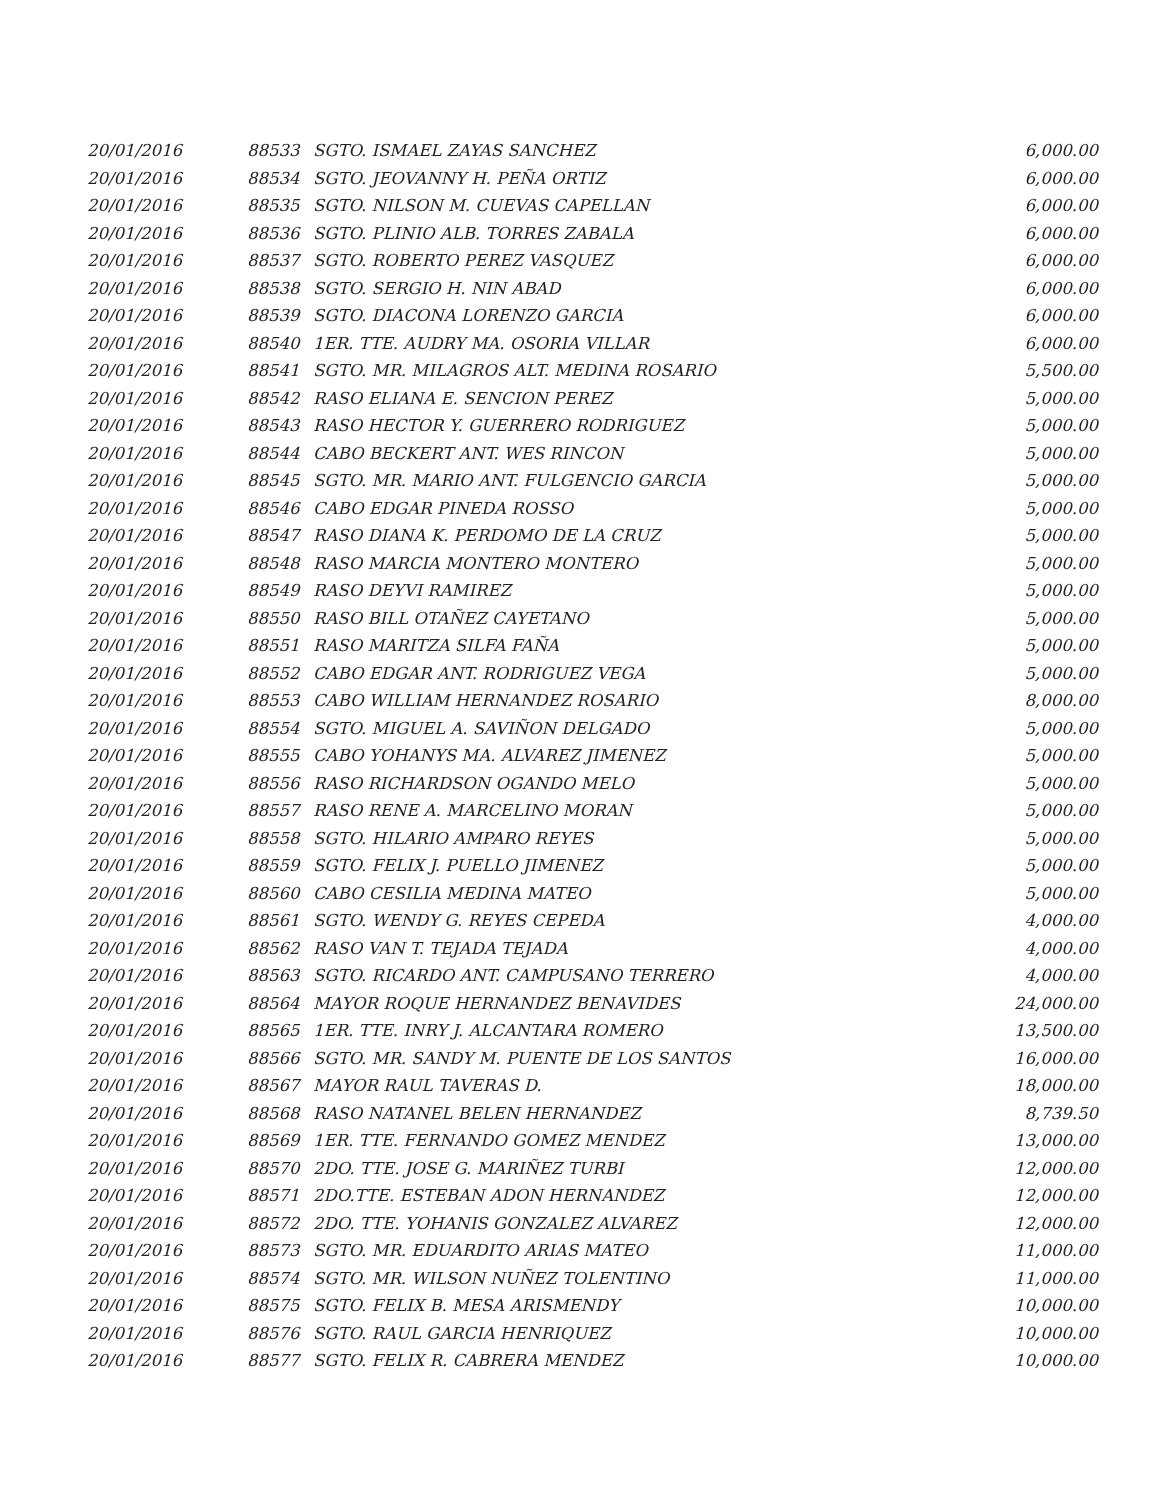| 20/01/2016 | 88533 | SGTO. ISMAEL ZAYAS SANCHEZ | 6,000.00 |
| 20/01/2016 | 88534 | SGTO. JEOVANNY H. PEÑA ORTIZ | 6,000.00 |
| 20/01/2016 | 88535 | SGTO. NILSON M. CUEVAS CAPELLAN | 6,000.00 |
| 20/01/2016 | 88536 | SGTO. PLINIO ALB. TORRES ZABALA | 6,000.00 |
| 20/01/2016 | 88537 | SGTO. ROBERTO PEREZ VASQUEZ | 6,000.00 |
| 20/01/2016 | 88538 | SGTO. SERGIO H. NIN ABAD | 6,000.00 |
| 20/01/2016 | 88539 | SGTO. DIACONA LORENZO GARCIA | 6,000.00 |
| 20/01/2016 | 88540 | 1ER. TTE. AUDRY MA. OSORIA VILLAR | 6,000.00 |
| 20/01/2016 | 88541 | SGTO. MR. MILAGROS ALT. MEDINA ROSARIO | 5,500.00 |
| 20/01/2016 | 88542 | RASO ELIANA E. SENCION PEREZ | 5,000.00 |
| 20/01/2016 | 88543 | RASO HECTOR Y. GUERRERO RODRIGUEZ | 5,000.00 |
| 20/01/2016 | 88544 | CABO BECKERT ANT. WES RINCON | 5,000.00 |
| 20/01/2016 | 88545 | SGTO. MR. MARIO ANT. FULGENCIO GARCIA | 5,000.00 |
| 20/01/2016 | 88546 | CABO EDGAR PINEDA ROSSO | 5,000.00 |
| 20/01/2016 | 88547 | RASO DIANA K. PERDOMO DE LA CRUZ | 5,000.00 |
| 20/01/2016 | 88548 | RASO MARCIA MONTERO MONTERO | 5,000.00 |
| 20/01/2016 | 88549 | RASO DEYVI RAMIREZ | 5,000.00 |
| 20/01/2016 | 88550 | RASO BILL OTAÑEZ CAYETANO | 5,000.00 |
| 20/01/2016 | 88551 | RASO MARITZA SILFA FAÑA | 5,000.00 |
| 20/01/2016 | 88552 | CABO EDGAR ANT. RODRIGUEZ VEGA | 5,000.00 |
| 20/01/2016 | 88553 | CABO WILLIAM HERNANDEZ ROSARIO | 8,000.00 |
| 20/01/2016 | 88554 | SGTO. MIGUEL A. SAVIÑON DELGADO | 5,000.00 |
| 20/01/2016 | 88555 | CABO YOHANYS MA. ALVAREZ JIMENEZ | 5,000.00 |
| 20/01/2016 | 88556 | RASO RICHARDSON OGANDO MELO | 5,000.00 |
| 20/01/2016 | 88557 | RASO RENE A. MARCELINO MORAN | 5,000.00 |
| 20/01/2016 | 88558 | SGTO. HILARIO AMPARO REYES | 5,000.00 |
| 20/01/2016 | 88559 | SGTO. FELIX J. PUELLO JIMENEZ | 5,000.00 |
| 20/01/2016 | 88560 | CABO CESILIA MEDINA MATEO | 5,000.00 |
| 20/01/2016 | 88561 | SGTO. WENDY G. REYES CEPEDA | 4,000.00 |
| 20/01/2016 | 88562 | RASO VAN T. TEJADA TEJADA | 4,000.00 |
| 20/01/2016 | 88563 | SGTO. RICARDO ANT. CAMPUSANO TERRERO | 4,000.00 |
| 20/01/2016 | 88564 | MAYOR ROQUE HERNANDEZ BENAVIDES | 24,000.00 |
| 20/01/2016 | 88565 | 1ER. TTE. INRY J. ALCANTARA ROMERO | 13,500.00 |
| 20/01/2016 | 88566 | SGTO. MR. SANDY M. PUENTE DE LOS SANTOS | 16,000.00 |
| 20/01/2016 | 88567 | MAYOR RAUL TAVERAS D. | 18,000.00 |
| 20/01/2016 | 88568 | RASO NATANEL BELEN HERNANDEZ | 8,739.50 |
| 20/01/2016 | 88569 | 1ER. TTE. FERNANDO GOMEZ MENDEZ | 13,000.00 |
| 20/01/2016 | 88570 | 2DO. TTE. JOSE G. MARIÑEZ TURBI | 12,000.00 |
| 20/01/2016 | 88571 | 2DO.TTE. ESTEBAN ADON HERNANDEZ | 12,000.00 |
| 20/01/2016 | 88572 | 2DO. TTE. YOHANIS GONZALEZ ALVAREZ | 12,000.00 |
| 20/01/2016 | 88573 | SGTO. MR. EDUARDITO ARIAS MATEO | 11,000.00 |
| 20/01/2016 | 88574 | SGTO. MR. WILSON NUÑEZ TOLENTINO | 11,000.00 |
| 20/01/2016 | 88575 | SGTO. FELIX B. MESA ARISMENDY | 10,000.00 |
| 20/01/2016 | 88576 | SGTO. RAUL GARCIA HENRIQUEZ | 10,000.00 |
| 20/01/2016 | 88577 | SGTO. FELIX R. CABRERA MENDEZ | 10,000.00 |